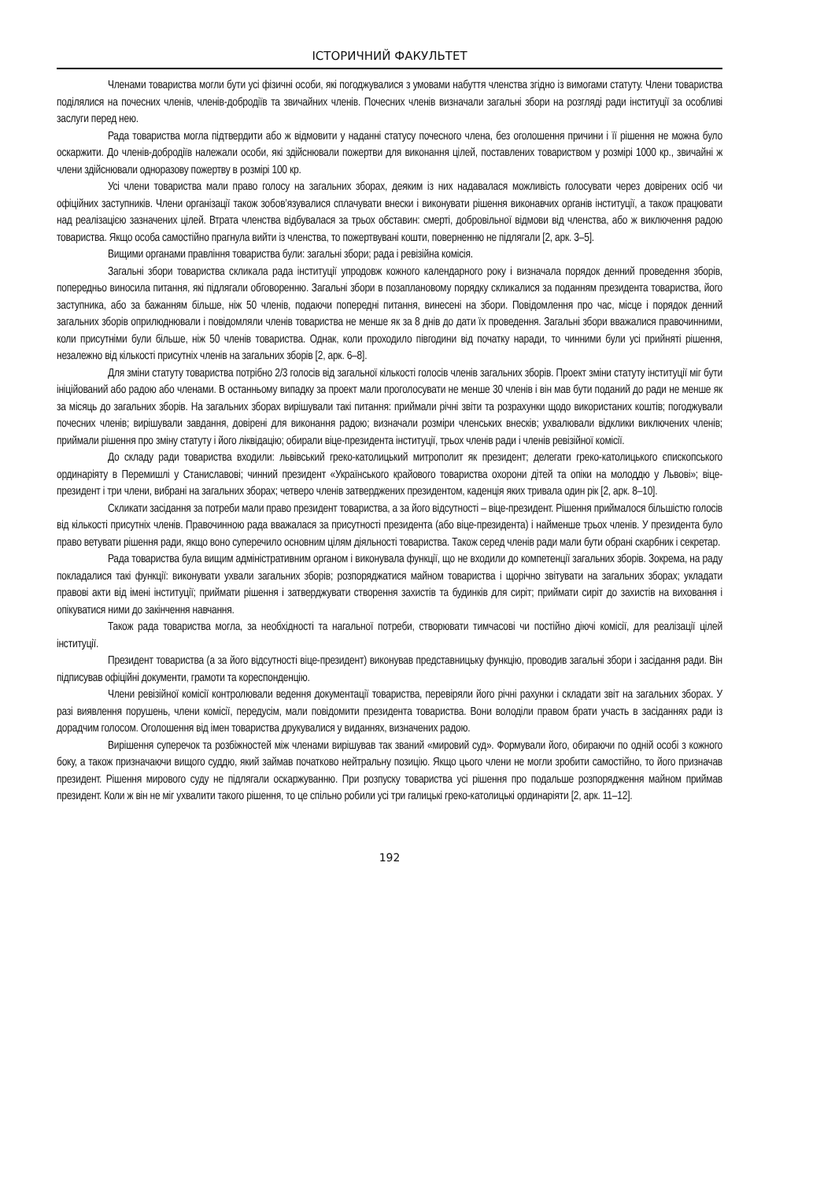ІСТОРИЧНИЙ ФАКУЛЬТЕТ
Членами товариства могли бути усі фізичні особи, які погоджувалися з умовами набуття членства згідно із вимогами статуту. Члени товариства поділялися на почесних членів, членів-добродіїв та звичайних членів. Почесних членів визначали загальні збори на розгляді ради інституції за особливі заслуги перед нею.
Рада товариства могла підтвердити або ж відмовити у наданні статусу почесного члена, без оголошення причини і її рішення не можна було оскаржити. До членів-добродіїв належали особи, які здійснювали пожертви для виконання цілей, поставлених товариством у розмірі 1000 кр., звичайні ж члени здійснювали одноразову пожертву в розмірі 100 кр.
Усі члени товариства мали право голосу на загальних зборах, деяким із них надавалася можливість голосувати через довірених осіб чи офіційних заступників. Члени організації також зобов’язувалися сплачувати внески і виконувати рішення виконавчих органів інституції, а також працювати над реалізацією зазначених цілей. Втрата членства відбувалася за трьох обставин: смерті, добровільної відмови від членства, або ж виключення радою товариства. Якщо особа самостійно прагнула вийти із членства, то пожертвувані кошти, поверненню не підлягали [2, арк. 3–5].
Вищими органами правління товариства були: загальні збори; рада і ревізійна комісія.
Загальні збори товариства скликала рада інституції упродовж кожного календарного року і визначала порядок денний проведення зборів, попередньо виносила питання, які підлягали обговоренню. Загальні збори в позаплановому порядку скликалися за поданням президента товариства, його заступника, або за бажанням більше, ніж 50 членів, подаючи попередні питання, винесені на збори. Повідомлення про час, місце і порядок денний загальних зборів оприлюднювали і повідомляли членів товариства не менше як за 8 днів до дати їх проведення. Загальні збори вважалися правочинними, коли присутніми були більше, ніж 50 членів товариства. Однак, коли проходило півгодини від початку наради, то чинними були усі прийняті рішення, незалежно від кількості присутніх членів на загальних зборів [2, арк. 6–8].
Для зміни статуту товариства потрібно 2/3 голосів від загальної кількості голосів членів загальних зборів. Проект зміни статуту інституції міг бути ініційований або радою або членами. В останньому випадку за проект мали проголосувати не менше 30 членів і він мав бути поданий до ради не менше як за місяць до загальних зборів. На загальних зборах вирішували такі питання: приймали річні звіти та розрахунки щодо використаних коштів; погоджували почесних членів; вирішували завдання, довірені для виконання радою; визначали розміри членських внесків; ухвалювали відклики виключених членів; приймали рішення про зміну статуту і його ліквідацію; обирали віце-президента інституції, трьох членів ради і членів ревізійної комісії.
До складу ради товариства входили: львівський греко-католицький митрополит як президент; делегати греко-католицького єпископського ординаріяту в Перемишлі у Станиславові; чинний президент «Українського крайового товариства охорони дітей та опіки на молоддю у Львові»; віце-президент і три члени, вибрані на загальних зборах; четверо членів затверджених президентом, каденція яких тривала один рік [2, арк. 8–10].
Скликати засідання за потреби мали право президент товариства, а за його відсутності – віце-президент. Рішення приймалося більшістю голосів від кількості присутніх членів. Правочинною рада вважалася за присутності президента (або віце-президента) і найменше трьох членів. У президента було право ветувати рішення ради, якщо воно суперечило основним цілям діяльності товариства. Також серед членів ради мали бути обрані скарбник і секретар.
Рада товариства була вищим адміністративним органом і виконувала функції, що не входили до компетенції загальних зборів. Зокрема, на раду покладалися такі функції: виконувати ухвали загальних зборів; розпоряджатися майном товариства і щорічно звітувати на загальних зборах; укладати правові акти від імені інституції; приймати рішення і затверджувати створення захистів та будинків для сиріт; приймати сиріт до захистів на виховання і опікуватися ними до закінчення навчання.
Також рада товариства могла, за необхідності та нагальної потреби, створювати тимчасові чи постійно діючі комісії, для реалізації цілей інституції.
Президент товариства (а за його відсутності віце-президент) виконував представницьку функцію, проводив загальні збори і засідання ради. Він підписував офіційні документи, грамоти та кореспонденцію.
Члени ревізійної комісії контролювали ведення документації товариства, перевіряли його річні рахунки і складати звіт на загальних зборах. У разі виявлення порушень, члени комісії, передусім, мали повідомити президента товариства. Вони володіли правом брати участь в засіданнях ради із дорадчим голосом. Оголошення від імен товариства друкувалися у виданнях, визначених радою.
Вирішення суперечок та розбіжностей між членами вирішував так званий «мировий суд». Формували його, обираючи по одній особі з кожного боку, а також призначаючи вищого суддю, який займав початково нейтральну позицію. Якщо цього члени не могли зробити самостійно, то його призначав президент. Рішення мирового суду не підлягали оскаржуванню. При розпуску товариства усі рішення про подальше розпорядження майном приймав президент. Коли ж він не міг ухвалити такого рішення, то це спільно робили усі три галицькі греко-католицькі ординаріяти [2, арк. 11–12].
192